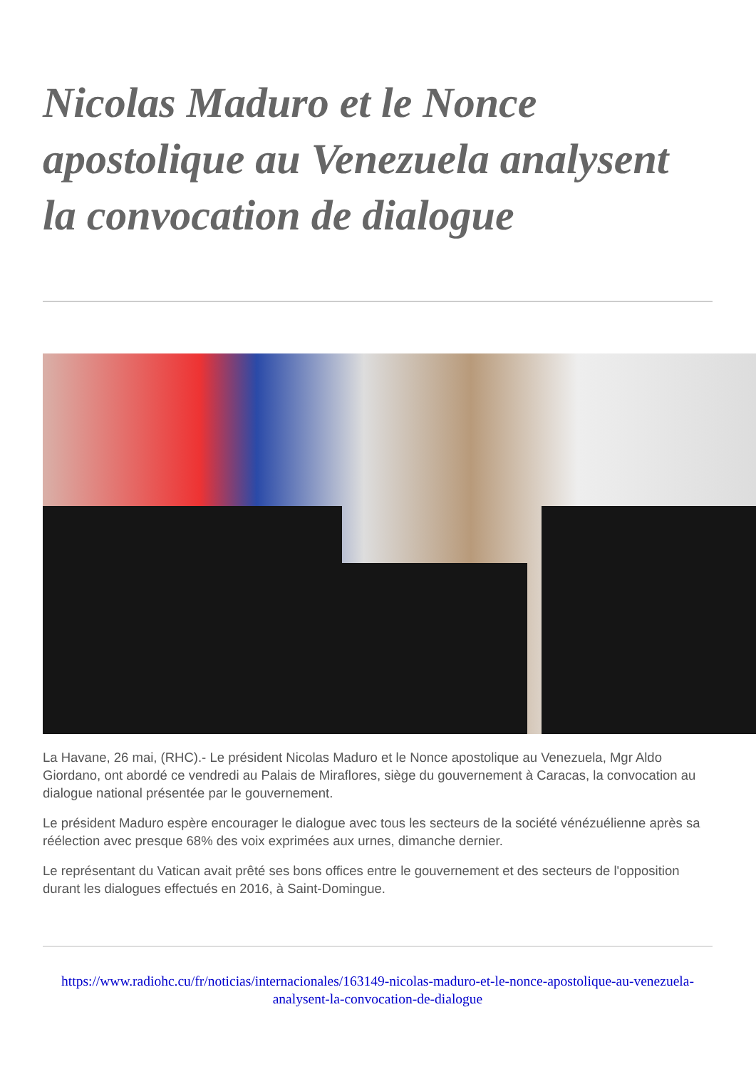Nicolas Maduro et le Nonce apostolique au Venezuela analysent la convocation de dialogue
La Havane, 26 mai, (RHC).- Le président Nicolas Maduro et le Nonce apostolique au Venezuela, Mgr Aldo Giordano, ont abordé ce vendredi au Palais de Miraflores, siège du gouvernement à Caracas, la convocation au dialogue national présentée par le gouvernement.
Le président Maduro espère encourager le dialogue avec tous les secteurs de la société vénézuélienne après sa réélection avec presque 68% des voix exprimées aux urnes, dimanche dernier.
Le représentant du Vatican avait prêté ses bons offices entre le gouvernement et des secteurs de l'opposition durant les dialogues effectués en 2016, à Saint-Domingue.
https://www.radiohc.cu/fr/noticias/internacionales/163149-nicolas-maduro-et-le-nonce-apostolique-au-venezuela-analysent-la-convocation-de-dialogue